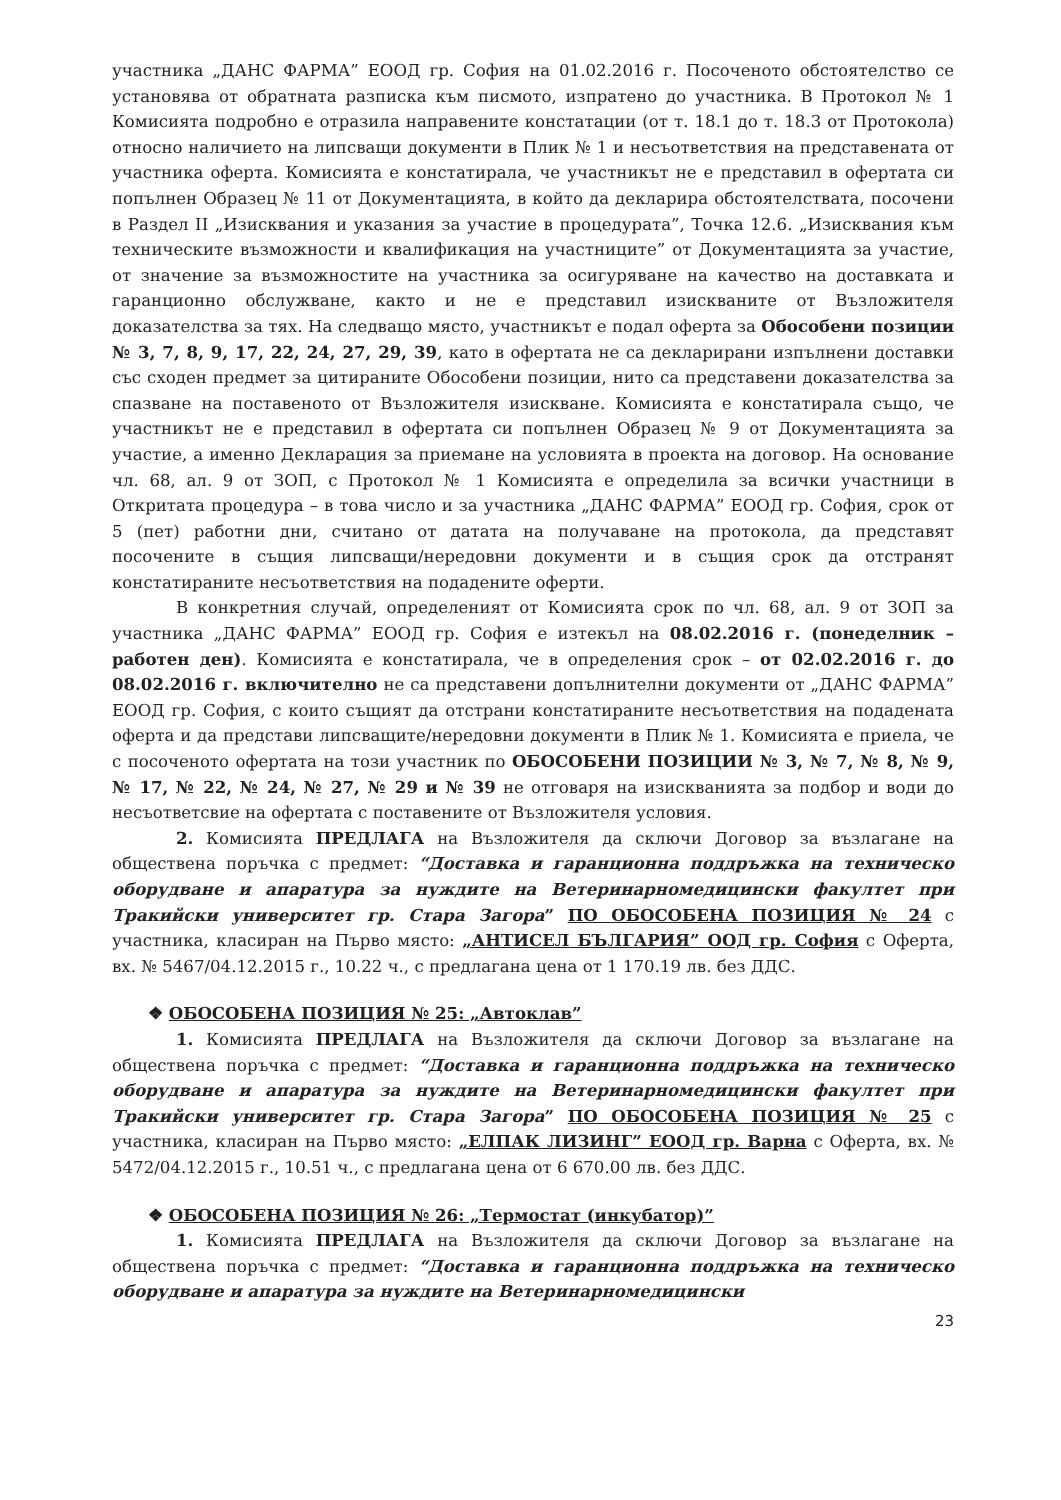участника „ДАНС ФАРМА” ЕООД гр. София на 01.02.2016 г. Посоченото обстоятелство се установява от обратната разписка към писмото, изпратено до участника. В Протокол № 1 Комисията подробно е отразила направените констатации (от т. 18.1 до т. 18.3 от Протокола) относно наличието на липсващи документи в Плик № 1 и несъответствия на представената от участника оферта. Комисията е констатирала, че участникът не е представил в офертата си попълнен Образец № 11 от Документацията, в който да декларира обстоятелствата, посочени в Раздел II „Изисквания и указания за участие в процедурата”, Точка 12.6. „Изисквания към техническите възможности и квалификация на участниците” от Документацията за участие, от значение за възможностите на участника за осигуряване на качество на доставката и гаранционно обслужване, както и не е представил изискваните от Възложителя доказателства за тях. На следващо място, участникът е подал оферта за Обособени позиции № 3, 7, 8, 9, 17, 22, 24, 27, 29, 39, като в офертата не са декларирани изпълнени доставки със сходен предмет за цитираните Обособени позиции, нито са представени доказателства за спазване на поставеното от Възложителя изискване. Комисията е констатирала също, че участникът не е представил в офертата си попълнен Образец № 9 от Документацията за участие, а именно Декларация за приемане на условията в проекта на договор. На основание чл. 68, ал. 9 от ЗОП, с Протокол № 1 Комисията е определила за всички участници в Откритата процедура – в това число и за участника „ДАНС ФАРМА” ЕООД гр. София, срок от 5 (пет) работни дни, считано от датата на получаване на протокола, да представят посочените в същия липсващи/нередовни документи и в същия срок да отстранят констатираните несъответствия на подадените оферти.
В конкретния случай, определеният от Комисията срок по чл. 68, ал. 9 от ЗОП за участника „ДАНС ФАРМА” ЕООД гр. София е изтекъл на 08.02.2016 г. (понеделник – работен ден). Комисията е констатирала, че в определения срок – от 02.02.2016 г. до 08.02.2016 г. включително не са представени допълнителни документи от „ДАНС ФАРМА” ЕООД гр. София, с които същият да отстрани констатираните несъответствия на подадената оферта и да представи липсващите/нередовни документи в Плик № 1. Комисията е приела, че с посоченото офертата на този участник по ОБОСОБЕНИ ПОЗИЦИИ № 3, № 7, № 8, № 9, № 17, № 22, № 24, № 27, № 29 и № 39 не отговаря на изискванията за подбор и води до несъответсвие на офертата с поставените от Възложителя условия.
2. Комисията ПРЕДЛАГА на Възложителя да сключи Договор за възлагане на обществена поръчка с предмет: “Доставка и гаранционна поддръжка на техническо оборудване и апаратура за нуждите на Ветеринарномедицински факултет при Тракийски университет гр. Стара Загора” ПО ОБОСОБЕНА ПОЗИЦИЯ № 24 с участника, класиран на Първо място: „АНТИСЕЛ БЪЛГАРИЯ” ООД гр. София с Оферта, вх. № 5467/04.12.2015 г., 10.22 ч., с предлагана цена от 1 170.19 лв. без ДДС.
❖ ОБОСОБЕНА ПОЗИЦИЯ № 25: „Автоклав”
1. Комисията ПРЕДЛАГА на Възложителя да сключи Договор за възлагане на обществена поръчка с предмет: “Доставка и гаранционна поддръжка на техническо оборудване и апаратура за нуждите на Ветеринарномедицински факултет при Тракийски университет гр. Стара Загора” ПО ОБОСОБЕНА ПОЗИЦИЯ № 25 с участника, класиран на Първо място: „ЕЛПАК ЛИЗИНГ” ЕООД гр. Варна с Оферта, вх. № 5472/04.12.2015 г., 10.51 ч., с предлагана цена от 6 670.00 лв. без ДДС.
❖ ОБОСОБЕНА ПОЗИЦИЯ № 26: „Термостат (инкубатор)”
1. Комисията ПРЕДЛАГА на Възложителя да сключи Договор за възлагане на обществена поръчка с предмет: “Доставка и гаранционна поддръжка на техническо оборудване и апаратура за нуждите на Ветеринарномедицински
23